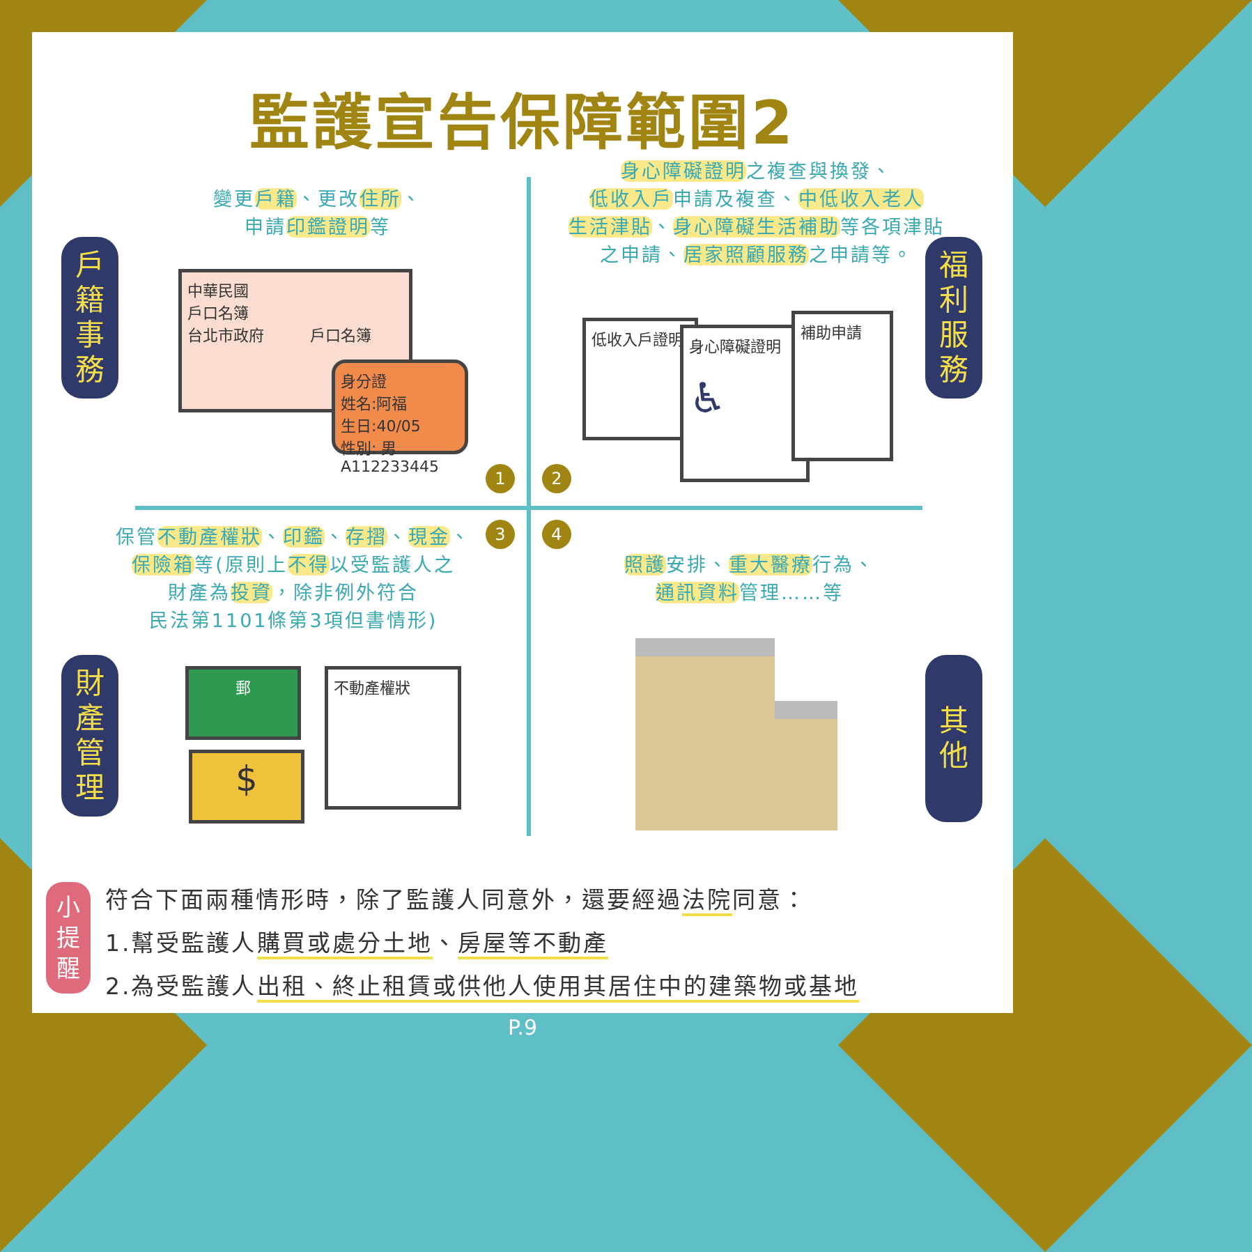監護宣告保障範圍2
變更戶籍、更改住所、
申請印鑑證明等
身心障礙證明之複查與換發、
低收入戶申請及複查、中低收入老人
生活津貼、身心障礙生活補助等各項津貼
之申請、居家照顧服務之申請等。
戶
籍
事
務
福
利
服
務
中華民國
戶口名簿
台北市政府　　　戶口名簿
身分證
姓名:阿福
生日:40/05
性別: 男
A112233445
低收入戶證明
身心障礙證明
♿
補助申請
1 2
3 4
保管 不動產權狀、印鑑、存摺、現金、
保險箱等(原則上不得以受監護人之
財產為投資，除非例外符合
民法第1101條第3項但書情形)
照護安排、重大醫療行為、
通訊資料管理……等
財
產
管
理
其
他
郵
$
不動產權狀
小
提
醒
符合下面兩種情形時，除了監護人同意外，還要經過法院同意：
1.幫受監護人購買或處分土地、房屋等不動產
2.為受監護人出租、終止租賃或供他人使用其居住中的建築物或基地
P.9